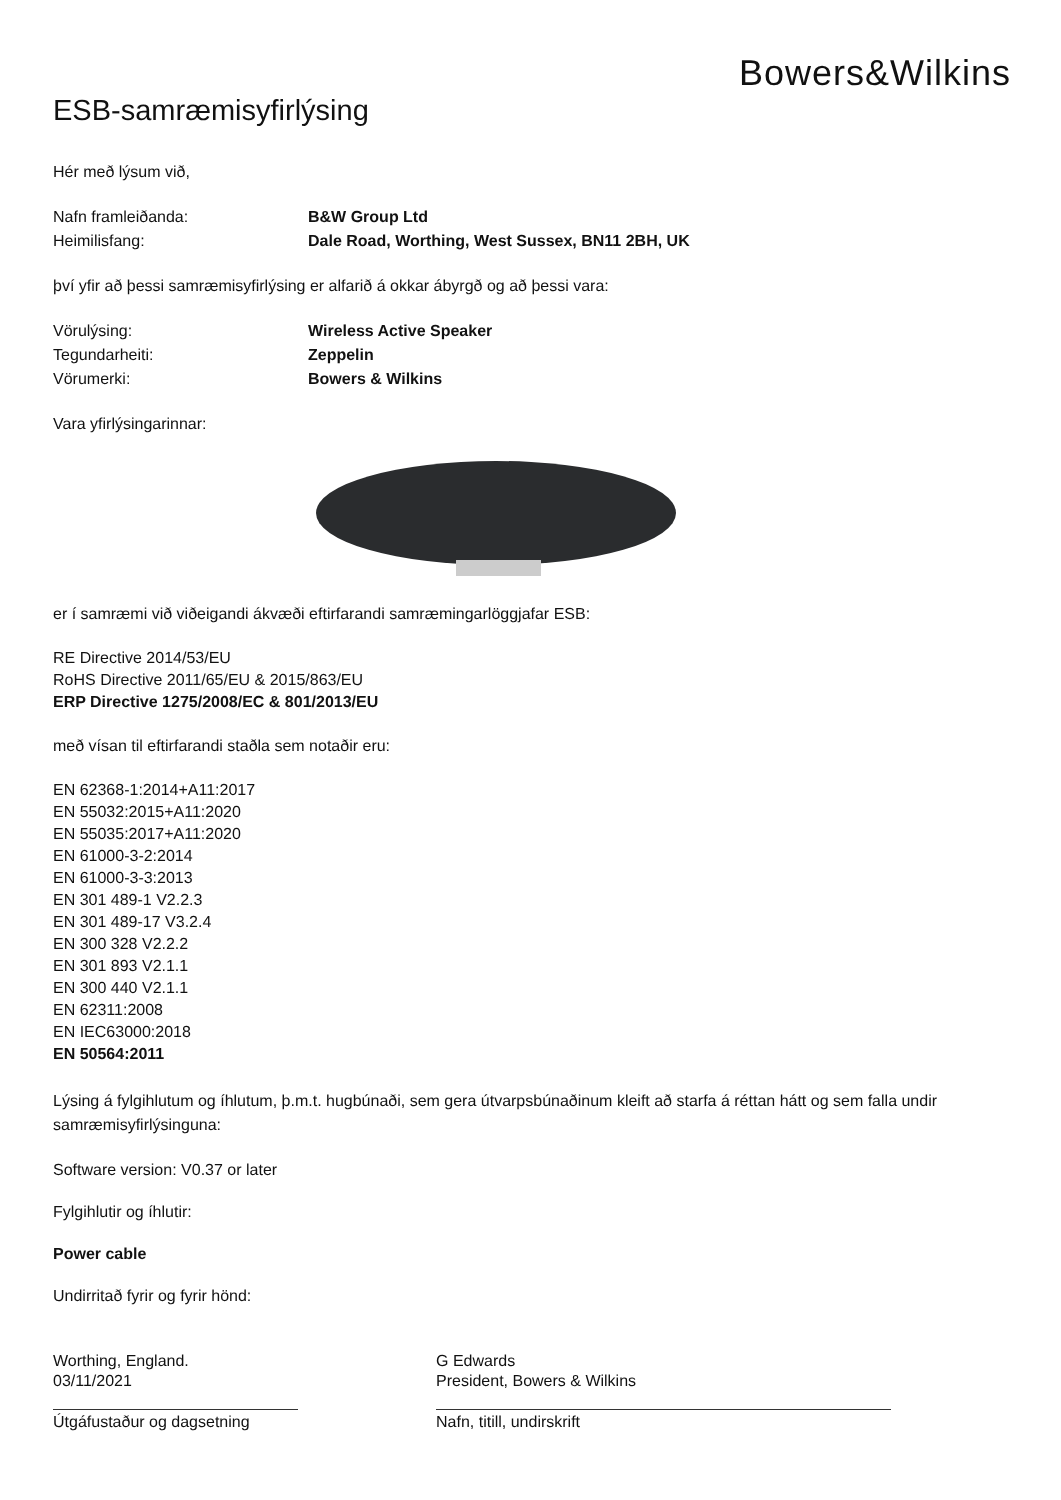Bowers&Wilkins
ESB-samræmisyfirlýsing
Hér með lýsum við,
Nafn framleiðanda: B&W Group Ltd
Heimilisfang: Dale Road, Worthing, West Sussex, BN11 2BH, UK
því yfir að þessi samræmisyfirlýsing er alfarið á okkar ábyrgð og að þessi vara:
Vörulýsing: Wireless Active Speaker
Tegundarheiti: Zeppelin
Vörumerki: Bowers & Wilkins
Vara yfirlýsingarinnar:
er í samræmi við viðeigandi ákvæði eftirfarandi samræmingarlöggjafar ESB:
RE Directive 2014/53/EU
RoHS Directive 2011/65/EU & 2015/863/EU
ERP Directive 1275/2008/EC & 801/2013/EU
með vísan til eftirfarandi staðla sem notaðir eru:
EN 62368-1:2014+A11:2017
EN 55032:2015+A11:2020
EN 55035:2017+A11:2020
EN 61000-3-2:2014
EN 61000-3-3:2013
EN 301 489-1 V2.2.3
EN 301 489-17 V3.2.4
EN 300 328 V2.2.2
EN 301 893 V2.1.1
EN 300 440 V2.1.1
EN 62311:2008
EN IEC63000:2018
EN 50564:2011
Lýsing á fylgihlutum og íhlutum, þ.m.t. hugbúnaði, sem gera útvarpsbúnaðinum kleift að starfa á réttan hátt og sem falla undir samræmisyfirlýsinguna:
Software version: V0.37 or later
Fylgihlutir og íhlutir:
Power cable
Undirritað fyrir og fyrir hönd:
Worthing, England.
03/11/2021
Útgáfustaður og dagsetning
G Edwards
President, Bowers & Wilkins
Nafn, titill, undirskrift